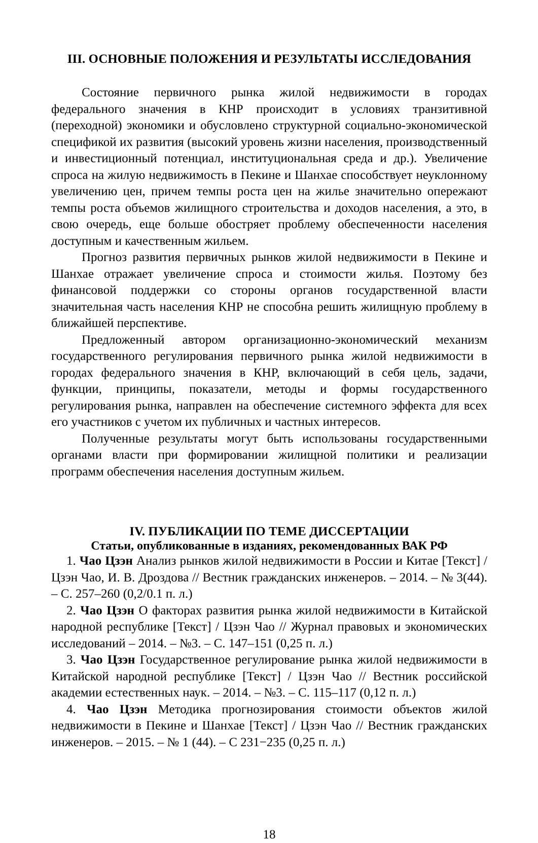III. ОСНОВНЫЕ ПОЛОЖЕНИЯ И РЕЗУЛЬТАТЫ ИССЛЕДОВАНИЯ
Состояние первичного рынка жилой недвижимости в городах федерального значения в КНР происходит в условиях транзитивной (переходной) экономики и обусловлено структурной социально-экономической спецификой их развития (высокий уровень жизни населения, производственный и инвестиционный потенциал, институциональная среда и др.). Увеличение спроса на жилую недвижимость в Пекине и Шанхае способствует неуклонному увеличению цен, причем темпы роста цен на жилье значительно опережают темпы роста объемов жилищного строительства и доходов населения, а это, в свою очередь, еще больше обостряет проблему обеспеченности населения доступным и качественным жильем.
Прогноз развития первичных рынков жилой недвижимости в Пекине и Шанхае отражает увеличение спроса и стоимости жилья. Поэтому без финансовой поддержки со стороны органов государственной власти значительная часть населения КНР не способна решить жилищную проблему в ближайшей перспективе.
Предложенный автором организационно-экономический механизм государственного регулирования первичного рынка жилой недвижимости в городах федерального значения в КНР, включающий в себя цель, задачи, функции, принципы, показатели, методы и формы государственного регулирования рынка, направлен на обеспечение системного эффекта для всех его участников с учетом их публичных и частных интересов.
Полученные результаты могут быть использованы государственными органами власти при формировании жилищной политики и реализации программ обеспечения населения доступным жильем.
IV. ПУБЛИКАЦИИ ПО ТЕМЕ ДИССЕРТАЦИИ
Статьи, опубликованные в изданиях, рекомендованных ВАК РФ
1. Чао Цзэн Анализ рынков жилой недвижимости в России и Китае [Текст] / Цзэн Чао, И. В. Дроздова // Вестник гражданских инженеров. – 2014. – № 3(44). – С. 257–260 (0,2/0.1 п. л.)
2. Чао Цзэн О факторах развития рынка жилой недвижимости в Китайской народной республике [Текст] / Цзэн Чао // Журнал правовых и экономических исследований – 2014. – №3. – С. 147–151 (0,25 п. л.)
3. Чао Цзэн Государственное регулирование рынка жилой недвижимости в Китайской народной республике [Текст] / Цзэн Чао // Вестник российской академии естественных наук. – 2014. – №3. – С. 115–117 (0,12 п. л.)
4. Чао Цзэн Методика прогнозирования стоимости объектов жилой недвижимости в Пекине и Шанхае [Текст] / Цзэн Чао // Вестник гражданских инженеров. – 2015. – № 1 (44). – С 231−235 (0,25 п. л.)
18